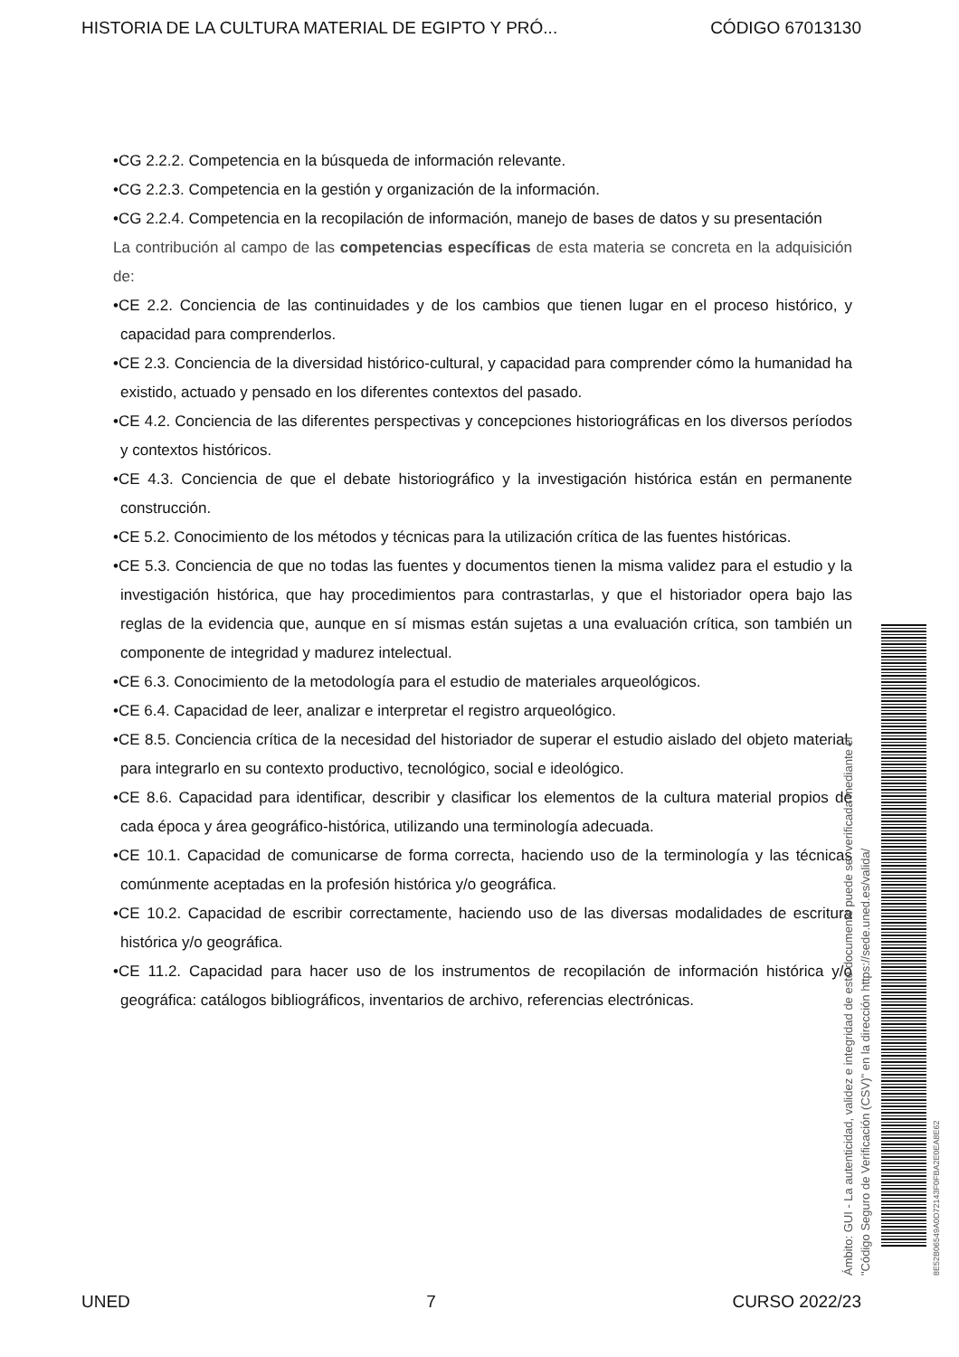HISTORIA DE LA CULTURA MATERIAL DE EGIPTO Y PRÓ... CÓDIGO 67013130
•CG 2.2.2. Competencia en la búsqueda de información relevante.
•CG 2.2.3. Competencia en la gestión y organización de la información.
•CG 2.2.4. Competencia en la recopilación de información, manejo de bases de datos y su presentación
La contribución al campo de las competencias específicas de esta materia se concreta en la adquisición de:
•CE 2.2. Conciencia de las continuidades y de los cambios que tienen lugar en el proceso histórico, y capacidad para comprenderlos.
•CE 2.3. Conciencia de la diversidad histórico-cultural, y capacidad para comprender cómo la humanidad ha existido, actuado y pensado en los diferentes contextos del pasado.
•CE 4.2. Conciencia de las diferentes perspectivas y concepciones historiográficas en los diversos períodos y contextos históricos.
•CE 4.3. Conciencia de que el debate historiográfico y la investigación histórica están en permanente construcción.
•CE 5.2. Conocimiento de los métodos y técnicas para la utilización crítica de las fuentes históricas.
•CE 5.3. Conciencia de que no todas las fuentes y documentos tienen la misma validez para el estudio y la investigación histórica, que hay procedimientos para contrastarlas, y que el historiador opera bajo las reglas de la evidencia que, aunque en sí mismas están sujetas a una evaluación crítica, son también un componente de integridad y madurez intelectual.
•CE 6.3. Conocimiento de la metodología para el estudio de materiales arqueológicos.
•CE 6.4. Capacidad de leer, analizar e interpretar el registro arqueológico.
•CE 8.5. Conciencia crítica de la necesidad del historiador de superar el estudio aislado del objeto material, para integrarlo en su contexto productivo, tecnológico, social e ideológico.
•CE 8.6. Capacidad para identificar, describir y clasificar los elementos de la cultura material propios de cada época y área geográfico-histórica, utilizando una terminología adecuada.
•CE 10.1. Capacidad de comunicarse de forma correcta, haciendo uso de la terminología y las técnicas comúnmente aceptadas en la profesión histórica y/o geográfica.
•CE 10.2. Capacidad de escribir correctamente, haciendo uso de las diversas modalidades de escritura histórica y/o geográfica.
•CE 11.2. Capacidad para hacer uso de los instrumentos de recopilación de información histórica y/o geográfica: catálogos bibliográficos, inventarios de archivo, referencias electrónicas.
Ámbito: GUI - La autenticidad, validez e integridad de este documento puede ser verificada mediante el
"Código Seguro de Verificación (CSV)" en la dirección https://sede.uned.es/valida/
8E52B06549A0D72143F0FBA2E0EA8E62
UNED 7 CURSO 2022/23